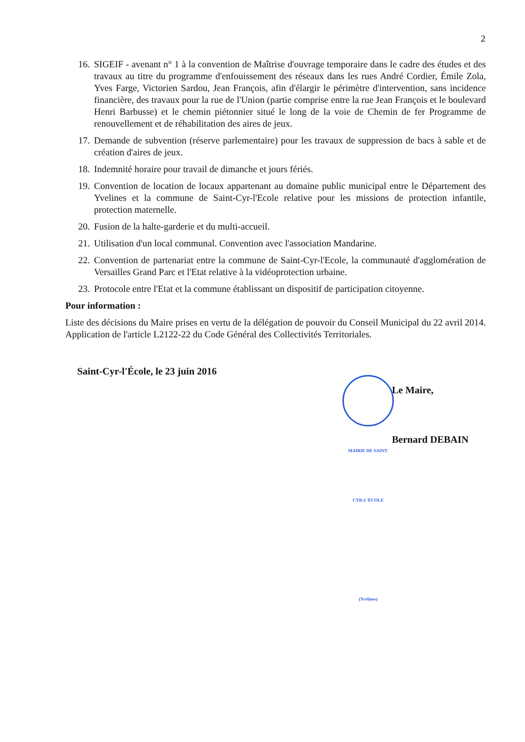2
16. SIGEIF - avenant n° 1 à la convention de Maîtrise d'ouvrage temporaire dans le cadre des études et des travaux au titre du programme d'enfouissement des réseaux dans les rues André Cordier, Émile Zola, Yves Farge, Victorien Sardou, Jean François, afin d'élargir le périmètre d'intervention, sans incidence financière, des travaux pour la rue de l'Union (partie comprise entre la rue Jean François et le boulevard Henri Barbusse) et le chemin piétonnier situé le long de la voie de Chemin de fer Programme de renouvellement et de réhabilitation des aires de jeux.
17. Demande de subvention (réserve parlementaire) pour les travaux de suppression de bacs à sable et de création d'aires de jeux.
18. Indemnité horaire pour travail de dimanche et jours fériés.
19. Convention de location de locaux appartenant au domaine public municipal entre le Département des Yvelines et la commune de Saint-Cyr-l'Ecole relative pour les missions de protection infantile, protection maternelle.
20. Fusion de la halte-garderie et du multi-accueil.
21. Utilisation d'un local communal. Convention avec l'association Mandarine.
22. Convention de partenariat entre la commune de Saint-Cyr-l'Ecole, la communauté d'agglomération de Versailles Grand Parc et l'Etat relative à la vidéoprotection urbaine.
23. Protocole entre l'Etat et la commune établissant un dispositif de participation citoyenne.
Pour information :
Liste des décisions du Maire prises en vertu de la délégation de pouvoir du Conseil Municipal du 22 avril 2014. Application de l'article L2122-22 du Code Général des Collectivités Territoriales.
Saint-Cyr-l'École, le 23 juin 2016
MAIRIE DE SAINT-CYR-L'ÉCOLE
(Yvelines)
Le Maire,
Bernard DEBAIN